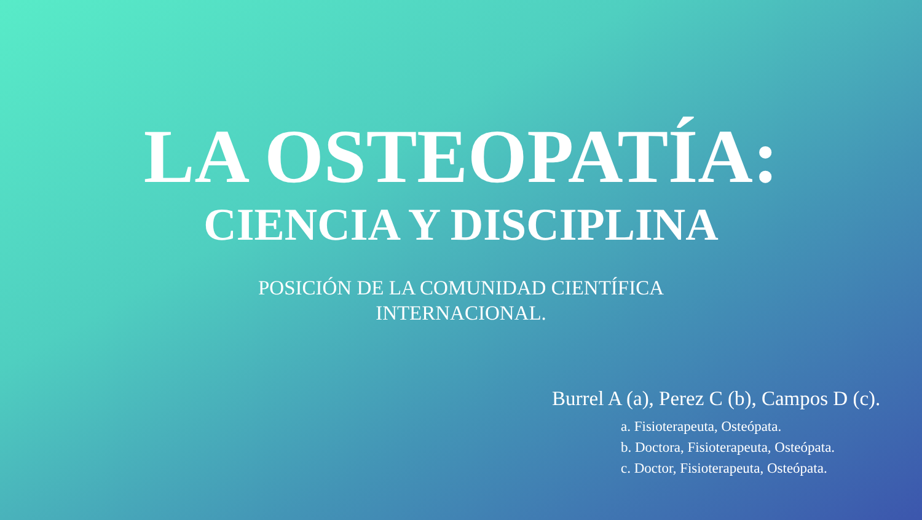LA OSTEOPATÍA:
CIENCIA Y DISCIPLINA
POSICIÓN DE LA COMUNIDAD CIENTÍFICA
INTERNACIONAL.
Burrel A (a), Perez C (b), Campos D (c).
a. Fisioterapeuta, Osteópata.
b. Doctora, Fisioterapeuta, Osteópata.
c. Doctor, Fisioterapeuta, Osteópata.